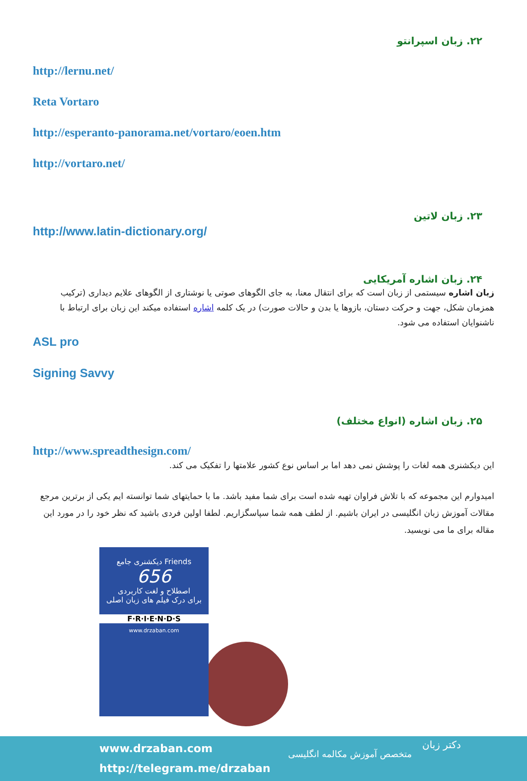۲۲. زبان اسپرانتو
http://lernu.net/
Reta Vortaro
http://esperanto-panorama.net/vortaro/eoen.htm
http://vortaro.net/
۲۳. زبان لاتین
http://www.latin-dictionary.org/
۲۴. زبان اشاره آمریکایی
زبان اشاره سیستمی از زبان است که برای انتقال معنا، به جای الگوهای صوتی یا نوشتاری از الگوهای علایم دیداری (ترکیب همزمان شکل، جهت و حرکت دستان، بازوها یا بدن و حالات صورت) در یک کلمه اشاره استفاده میکند این زبان برای ارتباط با ناشنوایان استفاده می شود.
ASL pro
Signing Savvy
۲۵. زبان اشاره (انواع مختلف)
http://www.spreadthesign.com/
این دیکشنری همه لغات را پوشش نمی دهد اما بر اساس نوع کشور علامتها را تفکیک می کند.
امیدوارم این مجموعه که با تلاش فراوان تهیه شده است برای شما مفید باشد. ما با حمایتهای شما توانسته ایم یکی از برترین مرجع مقالات آموزش زبان انگلیسی در ایران باشیم. از لطف همه شما سپاسگزاریم. لطفا اولین فردی باشید که نظر خود را در مورد این مقاله برای ما می نویسید.
دیکشنری جامع Friends
656
اصطلاح و لغت کاربردی
برای درک فیلم های زبان اصلی
F·R·I·E·N·D·S
www.drzaban.com
www.drzaban.com
http://telegram.me/drzaban
متخصص آموزش مکالمه انگلیسی
دکتر زبان